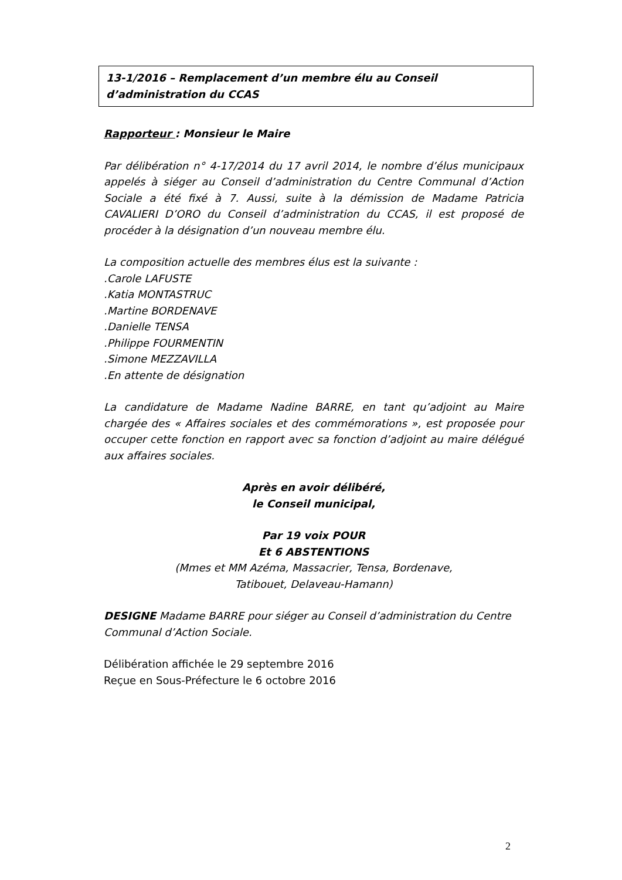13-1/2016 – Remplacement d’un membre élu au Conseil d’administration du CCAS
Rapporteur : Monsieur le Maire
Par délibération n° 4-17/2014 du 17 avril 2014, le nombre d’élus municipaux appelés à siéger au Conseil d’administration du Centre Communal d’Action Sociale a été fixé à 7. Aussi, suite à la démission de Madame Patricia CAVALIERI D’ORO du Conseil d’administration du CCAS, il est proposé de procéder à la désignation d’un nouveau membre élu.
La composition actuelle des membres élus est la suivante :
.Carole LAFUSTE
.Katia MONTASTRUC
.Martine BORDENAVE
.Danielle TENSA
.Philippe FOURMENTIN
.Simone MEZZAVILLA
.En attente de désignation
La candidature de Madame Nadine BARRE, en tant qu’adjoint au Maire chargée des « Affaires sociales et des commémorations », est proposée pour occuper cette fonction en rapport avec sa fonction d’adjoint au maire délégué aux affaires sociales.
Après en avoir délibéré,
le Conseil municipal,
Par 19 voix POUR
Et 6 ABSTENTIONS
(Mmes et MM Azéma, Massacrier, Tensa, Bordenave,
Tatibouet, Delaveau-Hamann)
DESIGNE Madame BARRE pour siéger au Conseil d’administration du Centre Communal d’Action Sociale.
Délibération affichée le 29 septembre 2016
Reçue en Sous-Préfecture le 6 octobre 2016
2